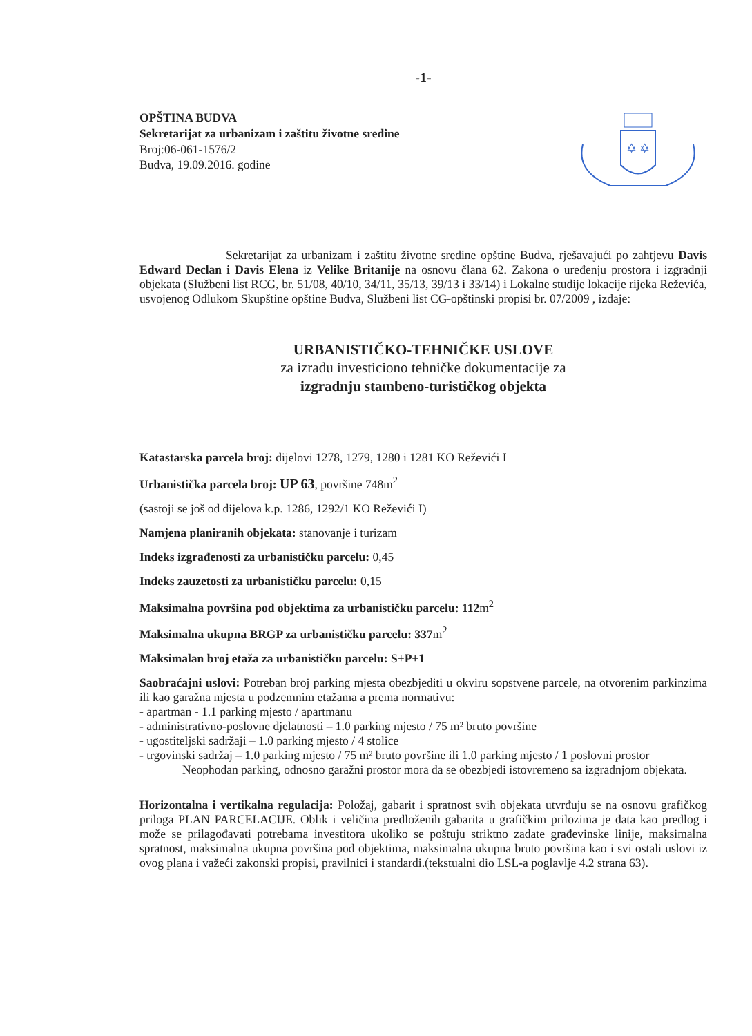-1-
OPŠTINA BUDVA
Sekretarijat za urbanizam i zaštitu životne sredine
Broj:06-061-1576/2
Budva, 19.09.2016. godine
✡ ✡
Sekretarijat za urbanizam i zaštitu životne sredine opštine Budva, rješavajući po zahtjevu Davis Edward Declan i Davis Elena iz Velike Britanije na osnovu člana 62. Zakona o uređenju prostora i izgradnji objekata (Službeni list RCG, br. 51/08, 40/10, 34/11, 35/13, 39/13 i 33/14) i Lokalne studije lokacije rijeka Reževića, usvojenog Odlukom Skupštine opštine Budva, Službeni list CG-opštinski propisi br. 07/2009 , izdaje:
URBANISTIČKO-TEHNIČKE USLOVE
za izradu investiciono tehničke dokumentacije za
izgradnju stambeno-turističkog objekta
Katastarska parcela broj: dijelovi 1278, 1279, 1280 i 1281 KO Reževići I
Urbanistička parcela broj: UP 63, površine 748m<sup>2</sup>
(sastoji se još od dijelova k.p. 1286, 1292/1 KO Reževići I)
Namjena planiranih objekata: stanovanje i turizam
Indeks izgrađenosti za urbanističku parcelu: 0,45
Indeks zauzetosti za urbanističku parcelu: 0,15
Maksimalna površina pod objektima za urbanističku parcelu: 112m<sup>2</sup>
Maksimalna ukupna BRGP za urbanističku parcelu: 337m<sup>2</sup>
Maksimalan broj etaža za urbanističku parcelu: S+P+1
Saobraćajni uslovi: Potreban broj parking mjesta obezbjediti u okviru sopstvene parcele, na otvorenim parkinzima ili kao garažna mjesta u podzemnim etažama a prema normativu:
- apartman - 1.1 parking mjesto / apartmanu
- administrativno-poslovne djelatnosti – 1.0 parking mjesto / 75 m² bruto površine
- ugostiteljski sadržaji – 1.0 parking mjesto / 4 stolice
- trgovinski sadržaj – 1.0 parking mjesto / 75 m² bruto površine ili 1.0 parking mjesto / 1 poslovni prostor
Neophodan parking, odnosno garažni prostor mora da se obezbjedi istovremeno sa izgradnjom objekata.
Horizontalna i vertikalna regulacija: Položaj, gabarit i spratnost svih objekata utvrđuju se na osnovu grafičkog priloga PLAN PARCELACIJE. Oblik i veličina predloženih gabarita u grafičkim prilozima je data kao predlog i može se prilagođavati potrebama investitora ukoliko se poštuju striktno zadate građevinske linije, maksimalna spratnost, maksimalna ukupna površina pod objektima, maksimalna ukupna bruto površina kao i svi ostali uslovi iz ovog plana i važeći zakonski propisi, pravilnici i standardi.(tekstualni dio LSL-a poglavlje 4.2 strana 63).